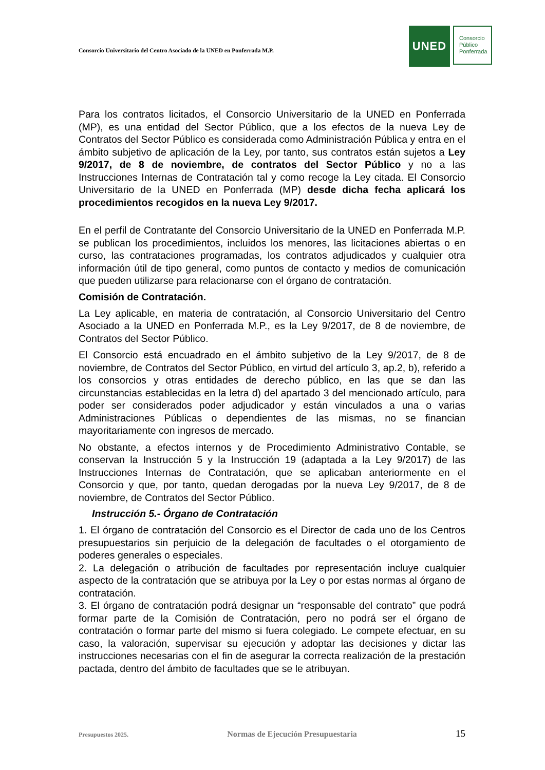Consorcio Universitario del Centro Asociado de la UNED en Ponferrada M.P.
UNED
Consorcio
Público
Ponferrada
Para los contratos licitados, el Consorcio Universitario de la UNED en Ponferrada (MP), es una entidad del Sector Público, que a los efectos de la nueva Ley de Contratos del Sector Público es considerada como Administración Pública y entra en el ámbito subjetivo de aplicación de la Ley, por tanto, sus contratos están sujetos a Ley 9/2017, de 8 de noviembre, de contratos del Sector Público y no a las Instrucciones Internas de Contratación tal y como recoge la Ley citada. El Consorcio Universitario de la UNED en Ponferrada (MP) desde dicha fecha aplicará los procedimientos recogidos en la nueva Ley 9/2017.
En el perfil de Contratante del Consorcio Universitario de la UNED en Ponferrada M.P. se publican los procedimientos, incluidos los menores, las licitaciones abiertas o en curso, las contrataciones programadas, los contratos adjudicados y cualquier otra información útil de tipo general, como puntos de contacto y medios de comunicación que pueden utilizarse para relacionarse con el órgano de contratación.
Comisión de Contratación.
La Ley aplicable, en materia de contratación, al Consorcio Universitario del Centro Asociado a la UNED en Ponferrada M.P., es la Ley 9/2017, de 8 de noviembre, de Contratos del Sector Público.
El Consorcio está encuadrado en el ámbito subjetivo de la Ley 9/2017, de 8 de noviembre, de Contratos del Sector Público, en virtud del artículo 3, ap.2, b), referido a los consorcios y otras entidades de derecho público, en las que se dan las circunstancias establecidas en la letra d) del apartado 3 del mencionado artículo, para poder ser considerados poder adjudicador y están vinculados a una o varias Administraciones Públicas o dependientes de las mismas, no se financian mayoritariamente con ingresos de mercado.
No obstante, a efectos internos y de Procedimiento Administrativo Contable, se conservan la Instrucción 5 y la Instrucción 19 (adaptada a la Ley 9/2017) de las Instrucciones Internas de Contratación, que se aplicaban anteriormente en el Consorcio y que, por tanto, quedan derogadas por la nueva Ley 9/2017, de 8 de noviembre, de Contratos del Sector Público.
Instrucción 5.- Órgano de Contratación
1. El órgano de contratación del Consorcio es el Director de cada uno de los Centros presupuestarios sin perjuicio de la delegación de facultades o el otorgamiento de poderes generales o especiales.
2. La delegación o atribución de facultades por representación incluye cualquier aspecto de la contratación que se atribuya por la Ley o por estas normas al órgano de contratación.
3. El órgano de contratación podrá designar un “responsable del contrato” que podrá formar parte de la Comisión de Contratación, pero no podrá ser el órgano de contratación o formar parte del mismo si fuera colegiado. Le compete efectuar, en su caso, la valoración, supervisar su ejecución y adoptar las decisiones y dictar las instrucciones necesarias con el fin de asegurar la correcta realización de la prestación pactada, dentro del ámbito de facultades que se le atribuyan.
Presupuestos 2025. Normas de Ejecución Presupuestaria 15